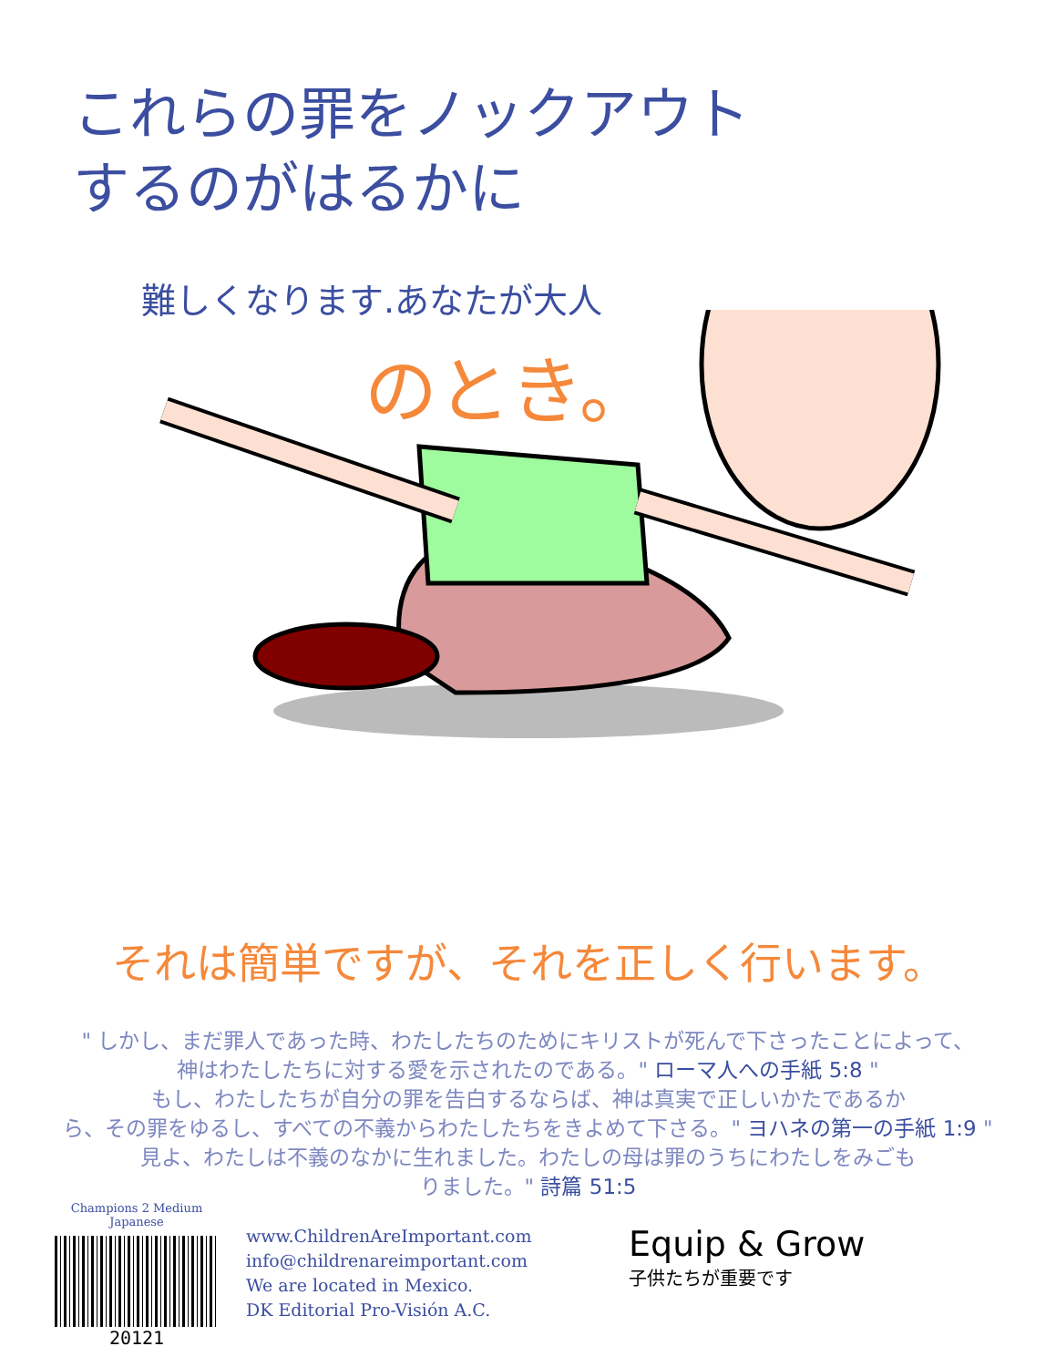これらの罪をノックアウト
するのがはるかに
難しくなります.あなたが大人
のとき。
それは簡単ですが、それを正しく行います。
" しかし、まだ罪人であった時、わたしたちのためにキリストが死んで下さったことによって、
神はわたしたちに対する愛を示されたのである。" ローマ人への手紙 5:8 "
もし、わたしたちが自分の罪を告白するならば、神は真実で正しいかたであるか
ら、その罪をゆるし、すべての不義からわたしたちをきよめて下さる。" ヨハネの第一の手紙 1:9 "
見よ、わたしは不義のなかに生れました。わたしの母は罪のうちにわたしをみごも
りました。" 詩篇 51:5
Champions 2 Medium
Japanese
20121
www.ChildrenAreImportant.com
info@childrenareimportant.com
We are located in Mexico.
DK Editorial Pro-Visión A.C.
Equip & Grow
子供たちが重要です